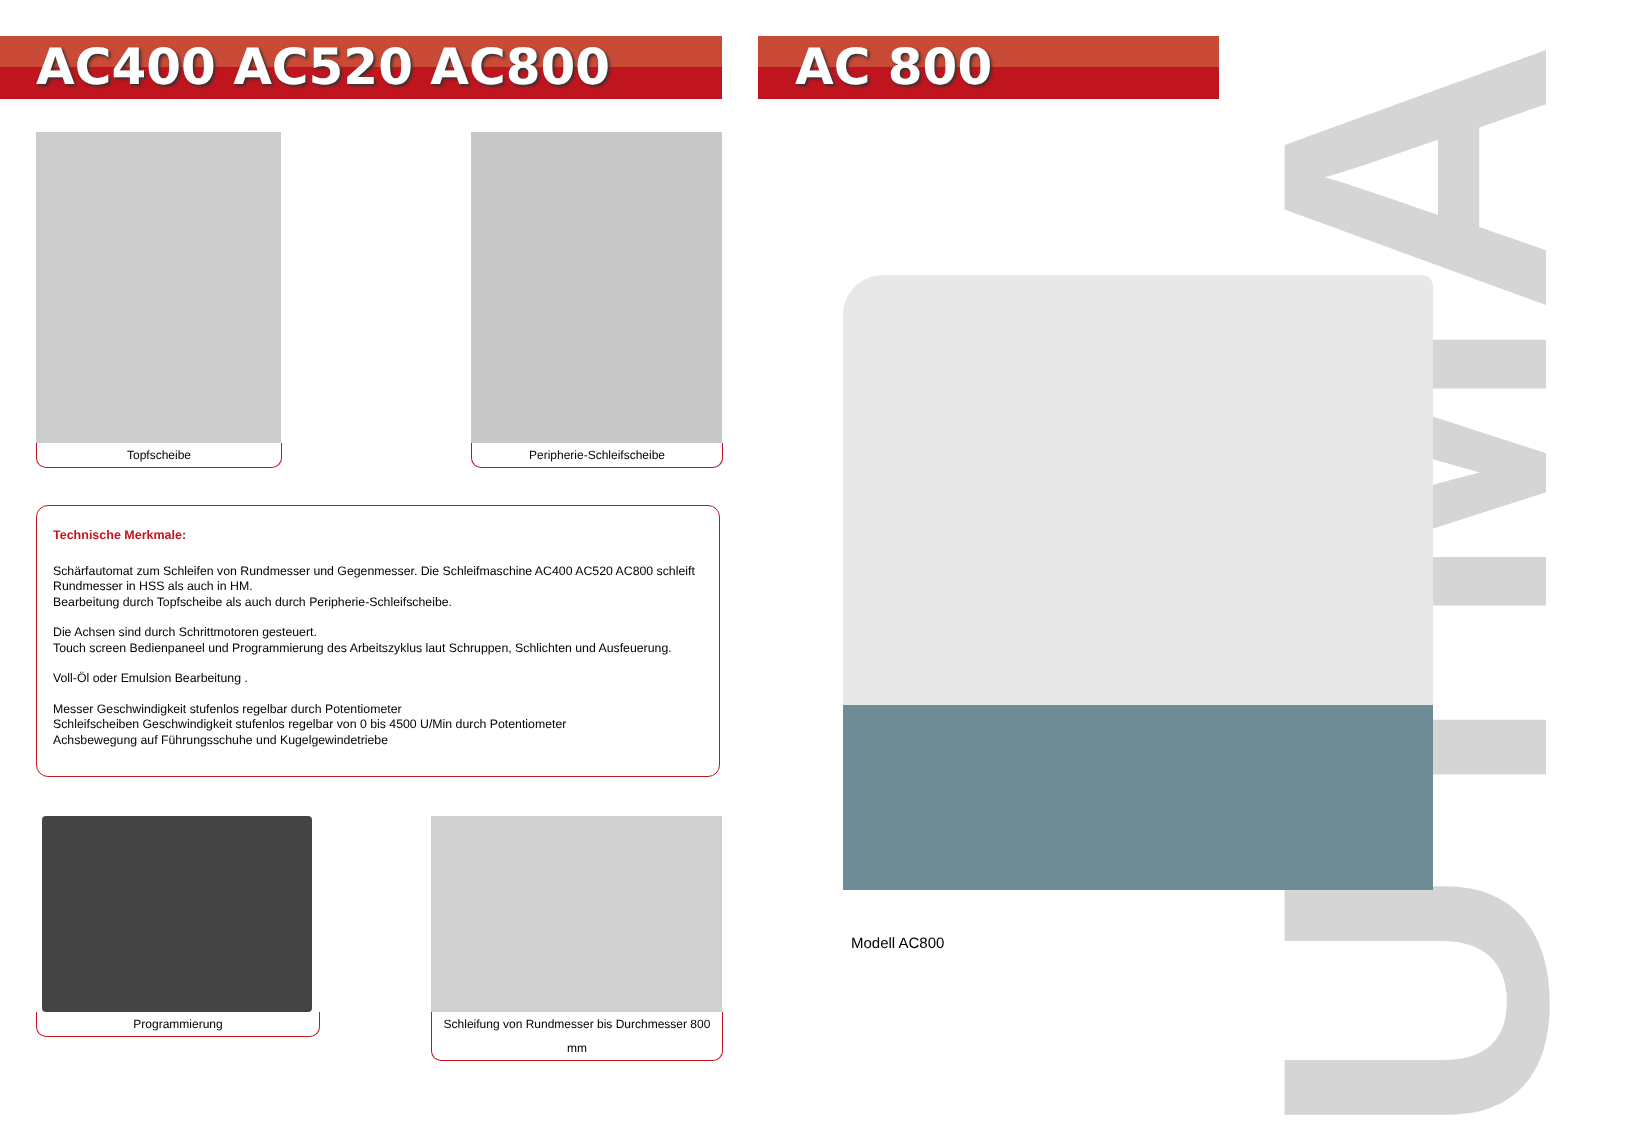UTMA
AC400 AC520 AC800 AC 800
Topfscheibe Peripherie-Schleifscheibe
Technische Merkmale:
Schärfautomat zum Schleifen von Rundmesser und Gegenmesser. Die Schleifmaschine AC400 AC520 AC800 schleift Rundmesser in HSS als auch in HM.
Bearbeitung durch Topfscheibe als auch durch Peripherie-Schleifscheibe.
Die Achsen sind durch Schrittmotoren gesteuert.
Touch screen Bedienpaneel und Programmierung des Arbeitszyklus laut Schruppen, Schlichten und Ausfeuerung.
Voll-Öl oder Emulsion Bearbeitung .
Messer Geschwindigkeit stufenlos regelbar durch Potentiometer
Schleifscheiben Geschwindigkeit stufenlos regelbar von 0 bis 4500 U/Min durch Potentiometer
Achsbewegung auf Führungsschuhe und Kugelgewindetriebe
Programmierung
Schleifung von Rundmesser bis Durchmesser 800 mm
Modell AC800